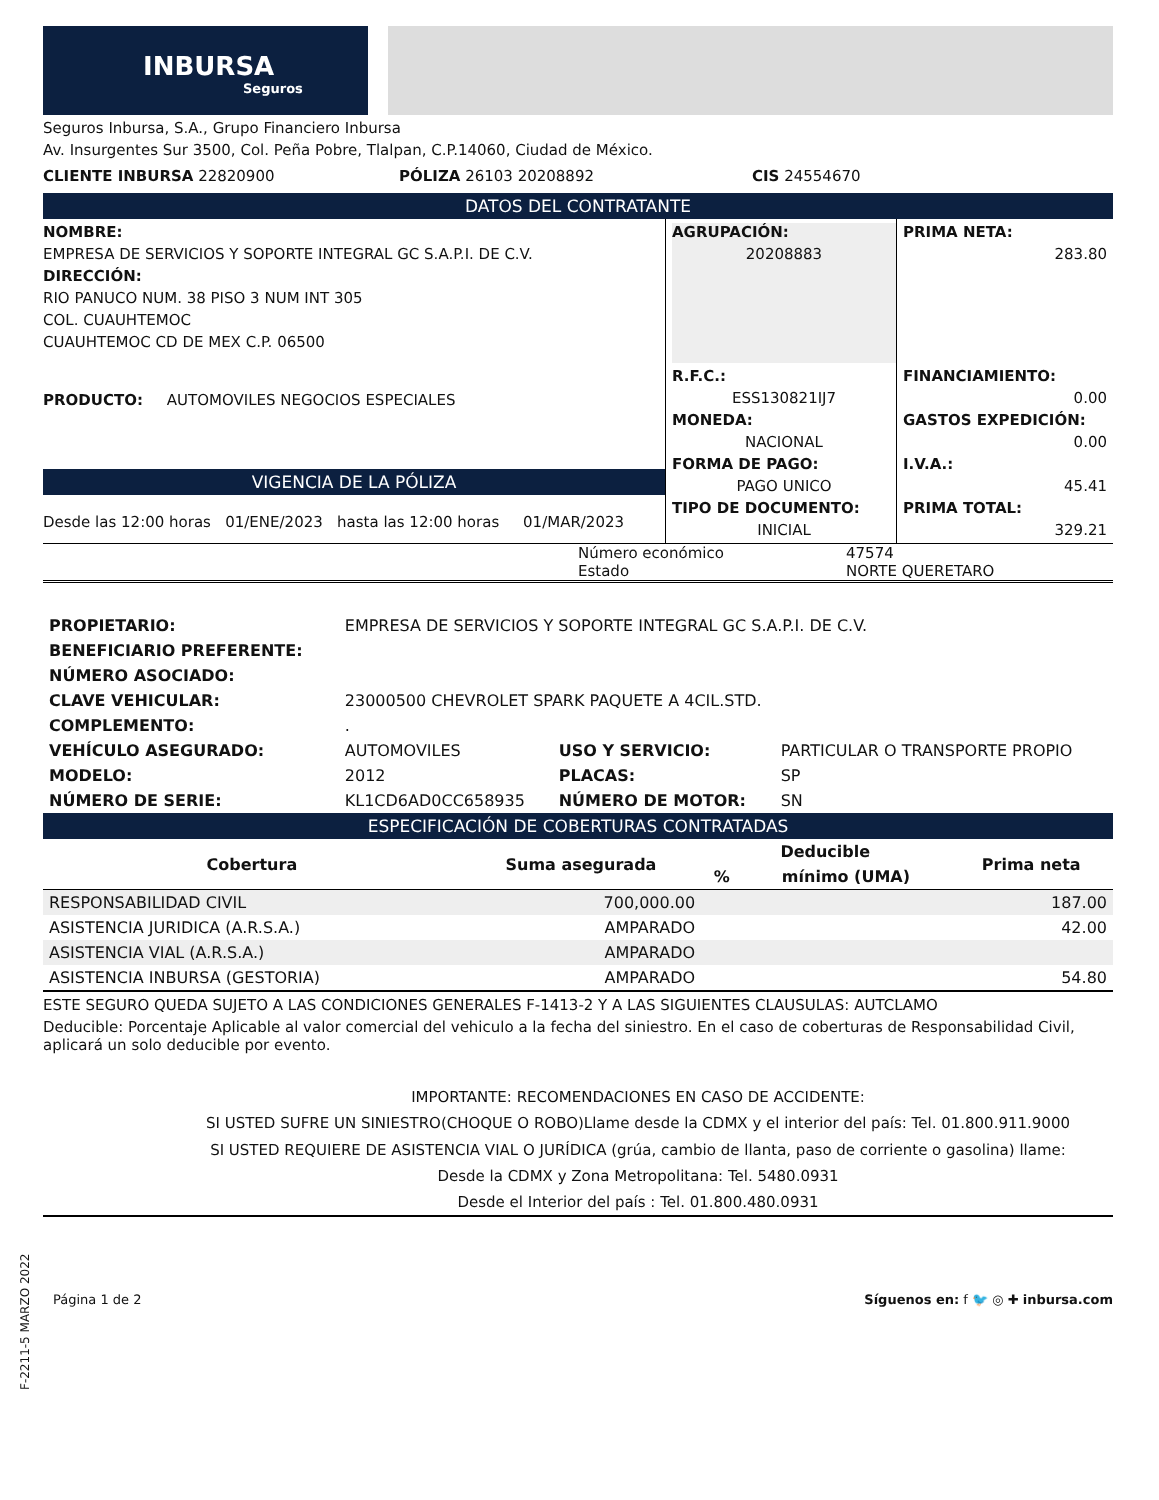INBURSA
Seguros
Seguros Inbursa, S.A., Grupo Financiero Inbursa
Av. Insurgentes Sur 3500, Col. Peña Pobre, Tlalpan, C.P.14060, Ciudad de México.
CLIENTE INBURSA 22820900 PÓLIZA 26103 20208892 CIS 24554670
DATOS DEL CONTRATANTE
NOMBRE:
EMPRESA DE SERVICIOS Y SOPORTE INTEGRAL GC S.A.P.I. DE C.V.
DIRECCIÓN:
RIO PANUCO NUM. 38 PISO 3 NUM INT 305
COL. CUAUHTEMOC
CUAUHTEMOC CD DE MEX C.P. 06500
PRODUCTO: AUTOMOVILES NEGOCIOS ESPECIALES
VIGENCIA DE LA PÓLIZA
Desde las 12:00 horas 01/ENE/2023 hasta las 12:00 horas 01/MAR/2023
AGRUPACIÓN:
20208883
R.F.C.:
ESS130821IJ7
MONEDA:
NACIONAL
FORMA DE PAGO:
PAGO UNICO
TIPO DE DOCUMENTO:
INICIAL
PRIMA NETA:
283.80
FINANCIAMIENTO:
0.00
GASTOS EXPEDICIÓN:
0.00
I.V.A.:
45.41
PRIMA TOTAL:
329.21
Número económico 47574
Estado NORTE QUERETARO
| PROPIETARIO: | EMPRESA DE SERVICIOS Y SOPORTE INTEGRAL GC S.A.P.I. DE C.V. | | |
| BENEFICIARIO PREFERENTE: | | | |
| NÚMERO ASOCIADO: | | | |
| CLAVE VEHICULAR: | 23000500 CHEVROLET SPARK PAQUETE A 4CIL.STD. | | |
| COMPLEMENTO: | . | | |
| VEHÍCULO ASEGURADO: | AUTOMOVILES | USO Y SERVICIO: | PARTICULAR O TRANSPORTE PROPIO |
| MODELO: | 2012 | PLACAS: | SP |
| NÚMERO DE SERIE: | KL1CD6AD0CC658935 | NÚMERO DE MOTOR: | SN |
ESPECIFICACIÓN DE COBERTURAS CONTRATADAS
| Cobertura | Suma asegurada | Deducible | | Prima neta |
| --- | --- | --- | --- | --- |
| | | % | mínimo (UMA) | |
| RESPONSABILIDAD CIVIL | 700,000.00 | | | 187.00 |
| ASISTENCIA JURIDICA (A.R.S.A.) | AMPARADO | | | 42.00 |
| ASISTENCIA VIAL (A.R.S.A.) | AMPARADO | | | |
| ASISTENCIA INBURSA (GESTORIA) | AMPARADO | | | 54.80 |
ESTE SEGURO QUEDA SUJETO A LAS CONDICIONES GENERALES F-1413-2 Y A LAS SIGUIENTES CLAUSULAS: AUTCLAMO
Deducible: Porcentaje Aplicable al valor comercial del vehiculo a la fecha del siniestro. En el caso de coberturas de Responsabilidad Civil, aplicará un solo deducible por evento.
IMPORTANTE: RECOMENDACIONES EN CASO DE ACCIDENTE:
SI USTED SUFRE UN SINIESTRO(CHOQUE O ROBO)Llame desde la CDMX y el interior del país: Tel. 01.800.911.9000
SI USTED REQUIERE DE ASISTENCIA VIAL O JURÍDICA (grúa, cambio de llanta, paso de corriente o gasolina) llame:
Desde la CDMX y Zona Metropolitana: Tel. 5480.0931
Desde el Interior del país : Tel. 01.800.480.0931
Página 1 de 2 Síguenos en: f 🐦 ◎ ✚ inbursa.com
F-2211-5 MARZO 2022